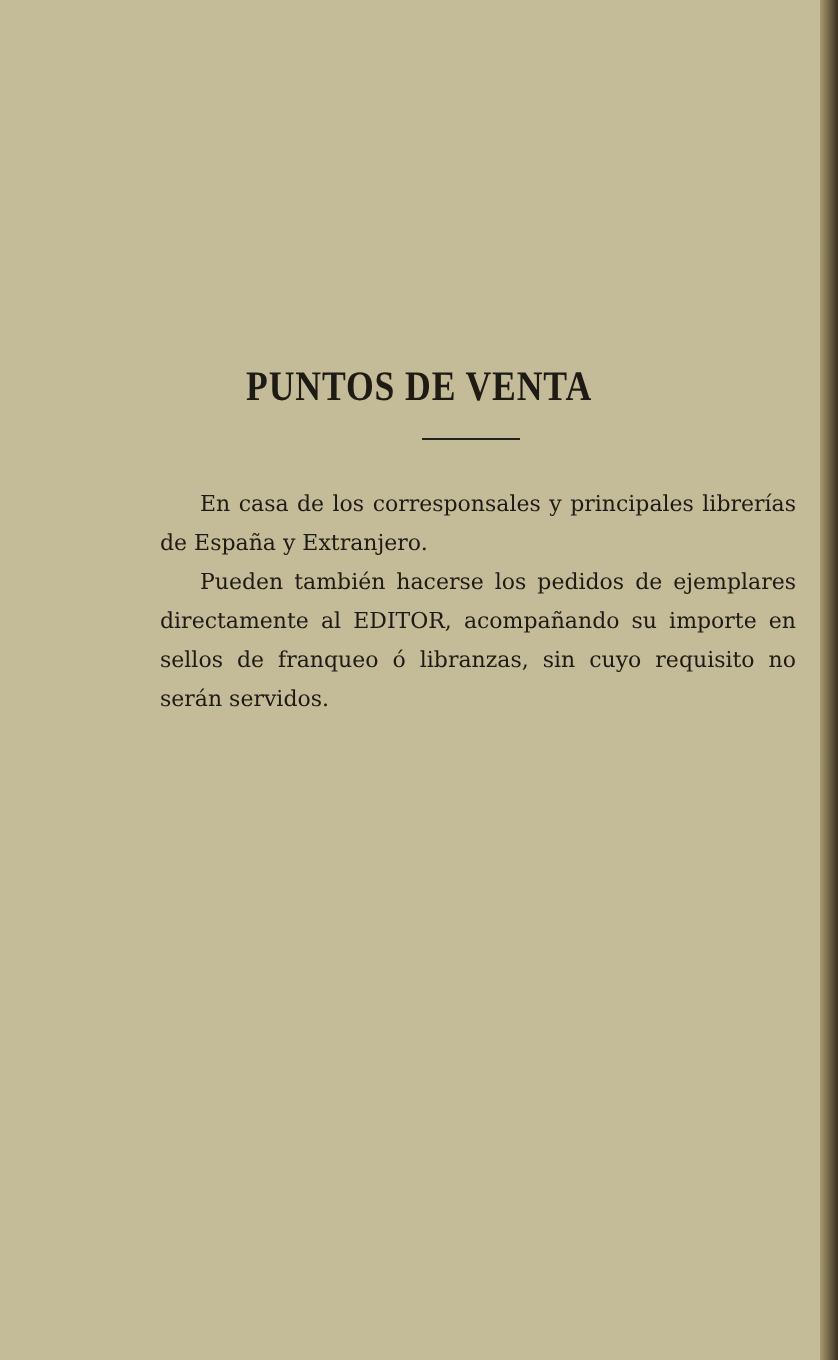PUNTOS DE VENTA
En casa de los corresponsales y principales librerías de España y Extranjero.
Pueden también hacerse los pedidos de ejemplares directamente al EDITOR, acompañando su importe en sellos de franqueo ó libranzas, sin cuyo requisito no serán servidos.